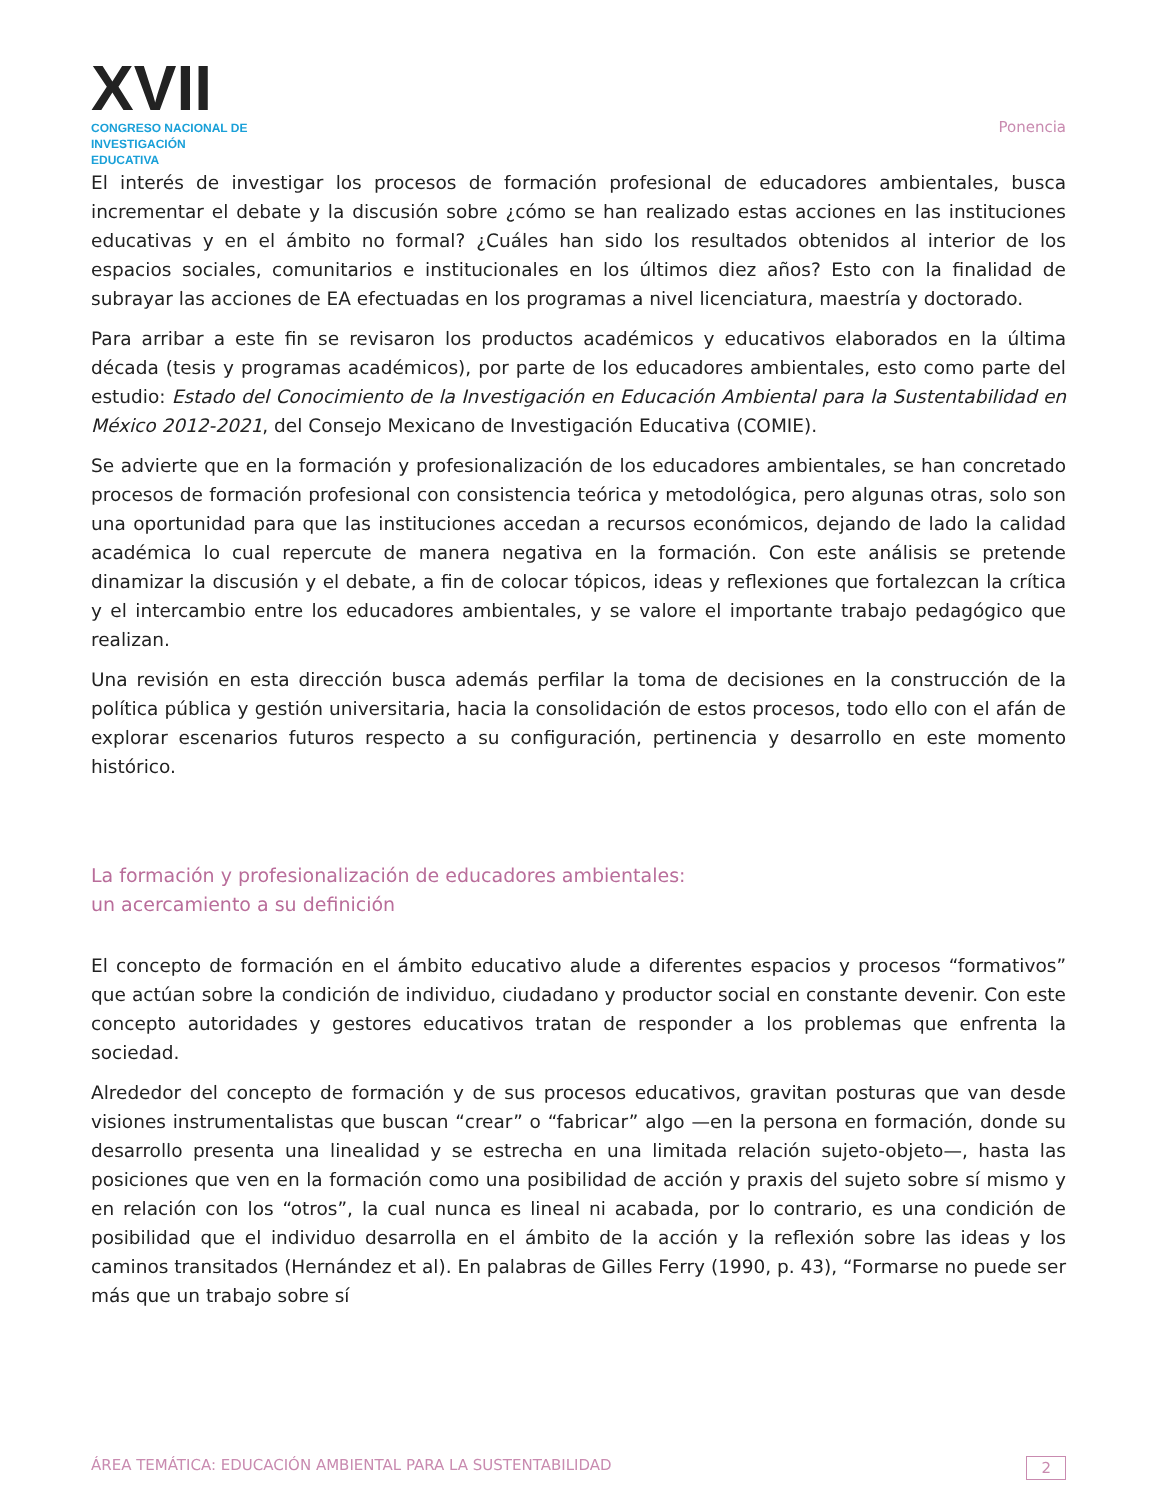XVII
CONGRESO NACIONAL DE
INVESTIGACIÓN EDUCATIVA
Ponencia
El interés de investigar los procesos de formación profesional de educadores ambientales, busca incrementar el debate y la discusión sobre ¿cómo se han realizado estas acciones en las instituciones educativas y en el ámbito no formal? ¿Cuáles han sido los resultados obtenidos al interior de los espacios sociales, comunitarios e institucionales en los últimos diez años? Esto con la finalidad de subrayar las acciones de EA efectuadas en los programas a nivel licenciatura, maestría y doctorado.
Para arribar a este fin se revisaron los productos académicos y educativos elaborados en la última década (tesis y programas académicos), por parte de los educadores ambientales, esto como parte del estudio: Estado del Conocimiento de la Investigación en Educación Ambiental para la Sustentabilidad en México 2012-2021, del Consejo Mexicano de Investigación Educativa (COMIE).
Se advierte que en la formación y profesionalización de los educadores ambientales, se han concretado procesos de formación profesional con consistencia teórica y metodológica, pero algunas otras, solo son una oportunidad para que las instituciones accedan a recursos económicos, dejando de lado la calidad académica lo cual repercute de manera negativa en la formación. Con este análisis se pretende dinamizar la discusión y el debate, a fin de colocar tópicos, ideas y reflexiones que fortalezcan la crítica y el intercambio entre los educadores ambientales, y se valore el importante trabajo pedagógico que realizan.
Una revisión en esta dirección busca además perfilar la toma de decisiones en la construcción de la política pública y gestión universitaria, hacia la consolidación de estos procesos, todo ello con el afán de explorar escenarios futuros respecto a su configuración, pertinencia y desarrollo en este momento histórico.
La formación y profesionalización de educadores ambientales:
un acercamiento a su definición
El concepto de formación en el ámbito educativo alude a diferentes espacios y procesos “formativos” que actúan sobre la condición de individuo, ciudadano y productor social en constante devenir. Con este concepto autoridades y gestores educativos tratan de responder a los problemas que enfrenta la sociedad.
Alrededor del concepto de formación y de sus procesos educativos, gravitan posturas que van desde visiones instrumentalistas que buscan “crear” o “fabricar” algo —en la persona en formación, donde su desarrollo presenta una linealidad y se estrecha en una limitada relación sujeto-objeto—, hasta las posiciones que ven en la formación como una posibilidad de acción y praxis del sujeto sobre sí mismo y en relación con los “otros”, la cual nunca es lineal ni acabada, por lo contrario, es una condición de posibilidad que el individuo desarrolla en el ámbito de la acción y la reflexión sobre las ideas y los caminos transitados (Hernández et al). En palabras de Gilles Ferry (1990, p. 43), “Formarse no puede ser más que un trabajo sobre sí
ÁREA TEMÁTICA: EDUCACIÓN AMBIENTAL PARA LA SUSTENTABILIDAD 2